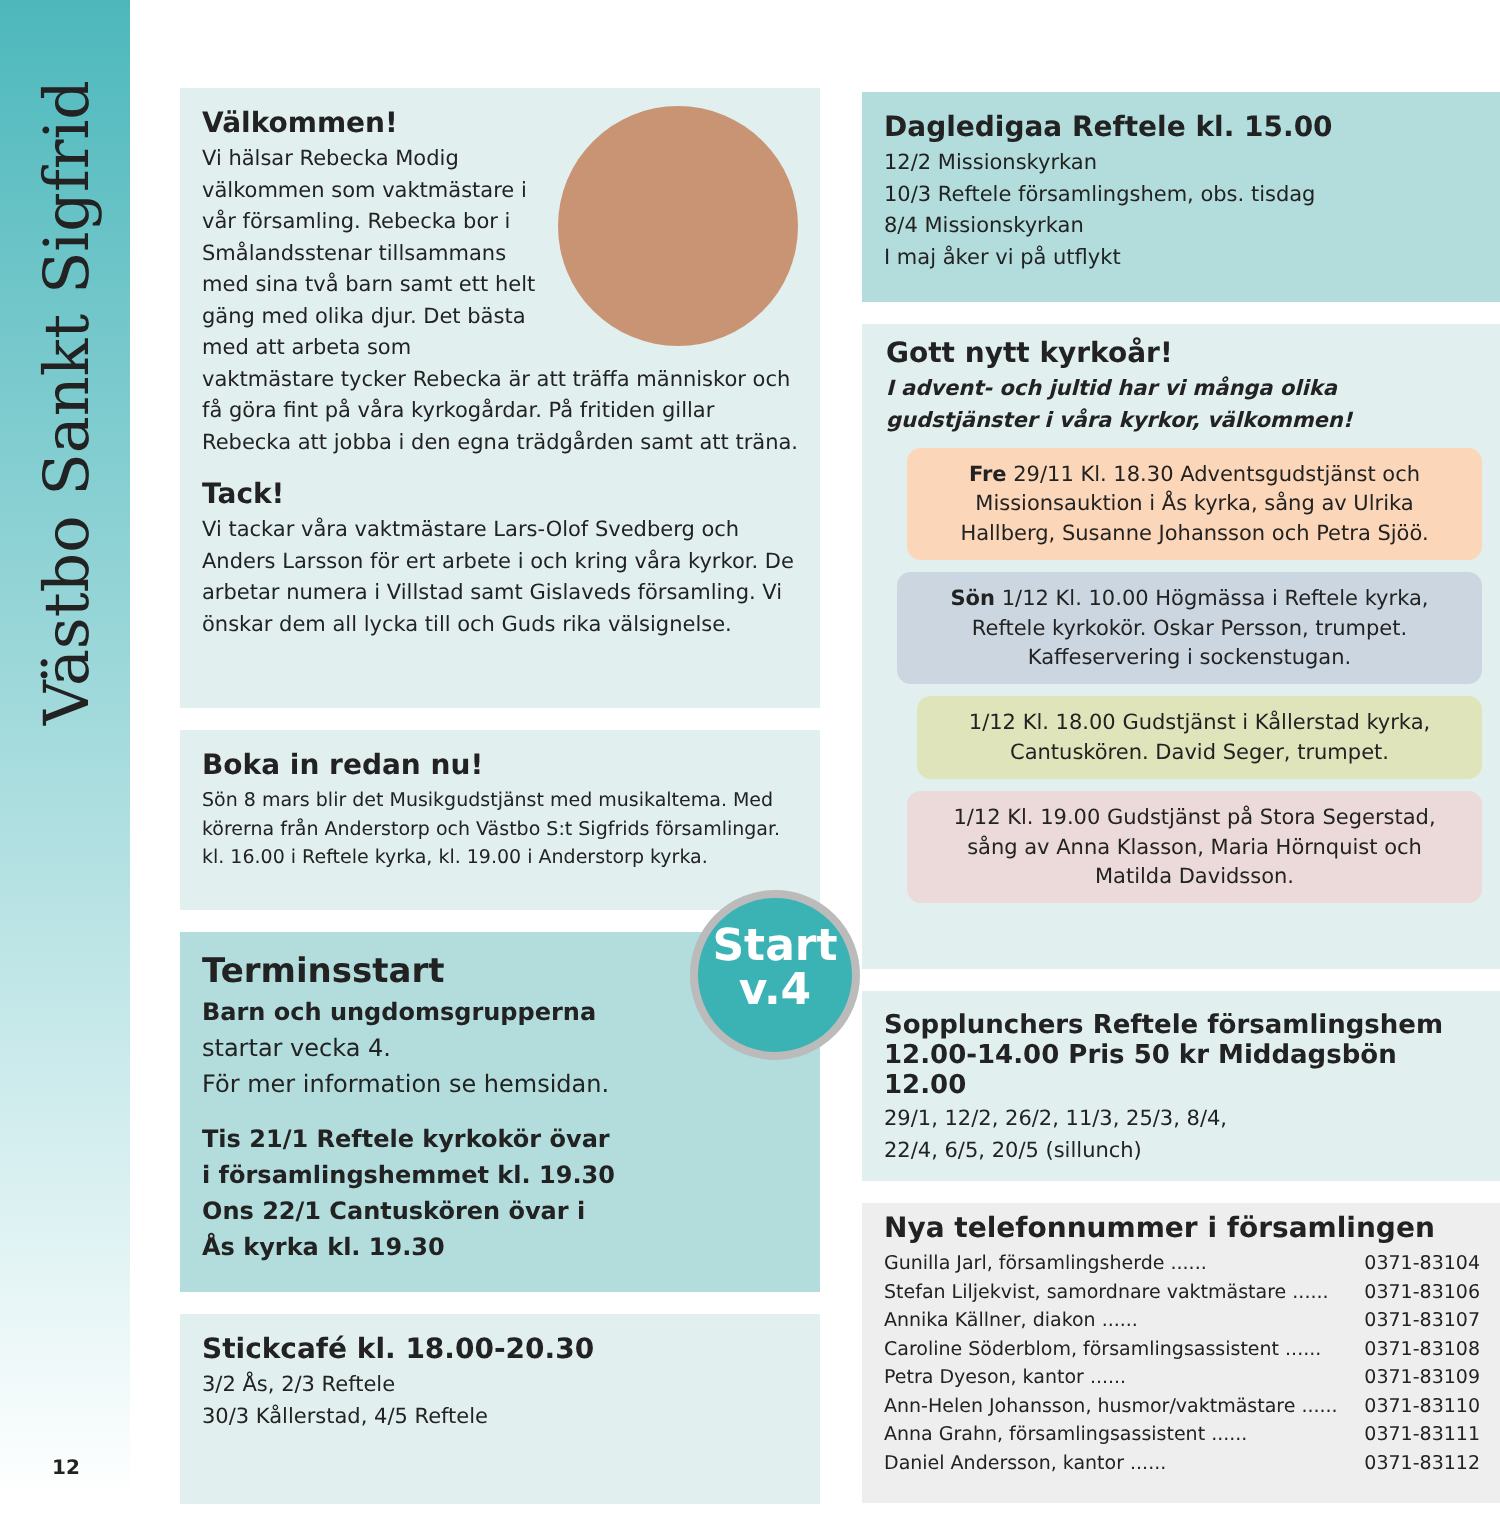Västbo Sankt Sigfrid
Välkommen!
Vi hälsar Rebecka Modig välkommen som vaktmästare i vår församling. Rebecka bor i Smålandsstenar tillsammans med sina två barn samt ett helt gäng med olika djur. Det bästa med att arbeta som vaktmästare tycker Rebecka är att träffa människor och få göra fint på våra kyrkogårdar. På fritiden gillar Rebecka att jobba i den egna trädgården samt att träna.
Tack!
Vi tackar våra vaktmästare Lars-Olof Svedberg och Anders Larsson för ert arbete i och kring våra kyrkor. De arbetar numera i Villstad samt Gislaveds församling. Vi önskar dem all lycka till och Guds rika välsignelse.
Boka in redan nu!
Sön 8 mars blir det Musikgudstjänst med musikaltema. Med körerna från Anderstorp och Västbo S:t Sigfrids församlingar. kl. 16.00 i Reftele kyrka, kl. 19.00 i Anderstorp kyrka.
Terminsstart
Barn och ungdomsgrupperna
startar vecka 4.
För mer information se hemsidan.
Tis 21/1 Reftele kyrkokör övar
i församlingshemmet kl. 19.30
Ons 22/1 Cantuskören övar i
Ås kyrka kl. 19.30
Stickcafé kl. 18.00-20.30
3/2 Ås, 2/3 Reftele
30/3 Kållerstad, 4/5 Reftele
Start
v.4
Dagledigaa Reftele kl. 15.00
12/2 Missionskyrkan
10/3 Reftele församlingshem, obs. tisdag
8/4 Missionskyrkan
I maj åker vi på utflykt
Gott nytt kyrkoår!
I advent- och jultid har vi många olika gudstjänster i våra kyrkor, välkommen!
Fre 29/11 Kl. 18.30 Adventsgudstjänst och Missionsauktion i Ås kyrka, sång av Ulrika Hallberg, Susanne Johansson och Petra Sjöö.
Sön 1/12 Kl. 10.00 Högmässa i Reftele kyrka, Reftele kyrkokör. Oskar Persson, trumpet. Kaffeservering i sockenstugan.
1/12 Kl. 18.00 Gudstjänst i Kållerstad kyrka, Cantuskören. David Seger, trumpet.
1/12 Kl. 19.00 Gudstjänst på Stora Segerstad, sång av Anna Klasson, Maria Hörnquist och Matilda Davidsson.
Sopplunchers Reftele församlingshem
12.00-14.00 Pris 50 kr Middagsbön 12.00
29/1, 12/2, 26/2, 11/3, 25/3, 8/4,
22/4, 6/5, 20/5 (sillunch)
Nya telefonnummer i församlingen
Gunilla Jarl, församlingsherde ...... 0371-83104
Stefan Liljekvist, samordnare vaktmästare ...... 0371-83106
Annika Källner, diakon ...... 0371-83107
Caroline Söderblom, församlingsassistent ...... 0371-83108
Petra Dyeson, kantor ...... 0371-83109
Ann-Helen Johansson, husmor/vaktmästare ...... 0371-83110
Anna Grahn, församlingsassistent ...... 0371-83111
Daniel Andersson, kantor ...... 0371-83112
12